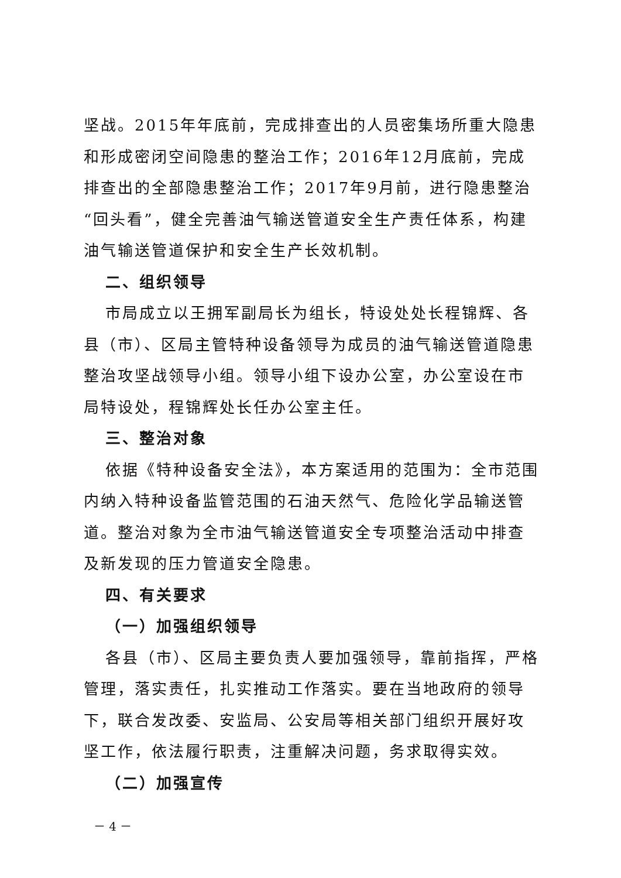坚战。2015年年底前，完成排查出的人员密集场所重大隐患和形成密闭空间隐患的整治工作；2016年12月底前，完成排查出的全部隐患整治工作；2017年9月前，进行隐患整治“回头看”，健全完善油气输送管道安全生产责任体系，构建油气输送管道保护和安全生产长效机制。
二、组织领导
市局成立以王拥军副局长为组长，特设处处长程锦辉、各县（市）、区局主管特种设备领导为成员的油气输送管道隐患整治攻坚战领导小组。领导小组下设办公室，办公室设在市局特设处，程锦辉处长任办公室主任。
三、整治对象
依据《特种设备安全法》，本方案适用的范围为：全市范围内纳入特种设备监管范围的石油天然气、危险化学品输送管道。整治对象为全市油气输送管道安全专项整治活动中排查及新发现的压力管道安全隐患。
四、有关要求
（一）加强组织领导
各县（市）、区局主要负责人要加强领导，靠前指挥，严格管理，落实责任，扎实推动工作落实。要在当地政府的领导下，联合发改委、安监局、公安局等相关部门组织开展好攻坚工作，依法履行职责，注重解决问题，务求取得实效。
（二）加强宣传
－ 4 －